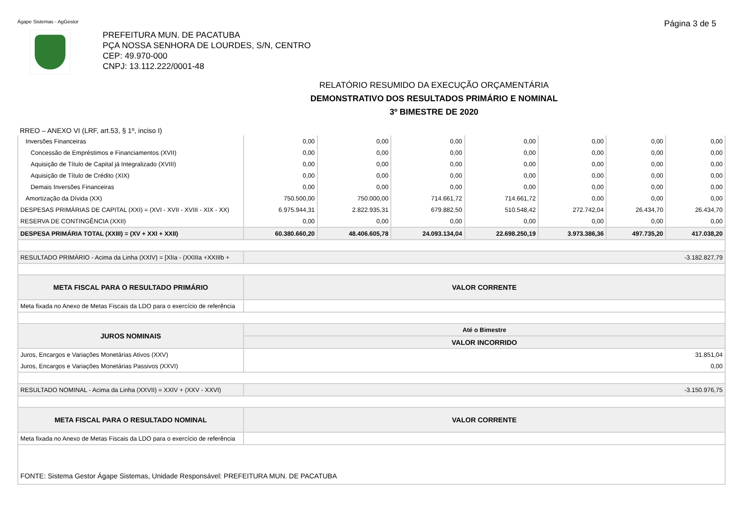Ágape Sistemas - AgGestor Página 3 de 5
PREFEITURA MUN. DE PACATUBA
PÇA NOSSA SENHORA DE LOURDES, S/N, CENTRO
CEP: 49.970-000
CNPJ: 13.112.222/0001-48
RELATÓRIO RESUMIDO DA EXECUÇÃO ORÇAMENTÁRIA
DEMONSTRATIVO DOS RESULTADOS PRIMÁRIO E NOMINAL
3º BIMESTRE DE 2020
RREO – ANEXO VI (LRF, art.53, § 1º, inciso I)
| Inversões Financeiras | 0,00 | 0,00 | 0,00 | 0,00 | 0,00 | 0,00 | 0,00 |
| Concessão de Empréstimos e Financiamentos (XVII) | 0,00 | 0,00 | 0,00 | 0,00 | 0,00 | 0,00 | 0,00 |
| Aquisição de Título de Capital já Integralizado (XVIII) | 0,00 | 0,00 | 0,00 | 0,00 | 0,00 | 0,00 | 0,00 |
| Aquisição de Título de Crédito (XIX) | 0,00 | 0,00 | 0,00 | 0,00 | 0,00 | 0,00 | 0,00 |
| Demais Inversões Financeiras | 0,00 | 0,00 | 0,00 | 0,00 | 0,00 | 0,00 | 0,00 |
| Amortização da Dívida (XX) | 750.500,00 | 750.000,00 | 714.661,72 | 714.661,72 | 0,00 | 0,00 | 0,00 |
| DESPESAS PRIMÁRIAS DE CAPITAL (XXI) = (XVI - XVII - XVIII - XIX - XX) | 6.975.944,31 | 2.822.935,31 | 679.882,50 | 510.548,42 | 272.742,04 | 26.434,70 | 26.434,70 |
| RESERVA DE CONTINGÊNCIA (XXII) | 0,00 | 0,00 | 0,00 | 0,00 | 0,00 | 0,00 | 0,00 |
| DESPESA PRIMÁRIA TOTAL (XXIII) = (XV + XXI + XXII) | 60.380.660,20 | 48.406.605,78 | 24.093.134,04 | 22.698.250,19 | 3.973.386,36 | 497.735,20 | 417.038,20 |
| RESULTADO PRIMÁRIO - Acima da Linha (XXIV) = [XIIa - (XXIIIa +XXIIIb + | -3.182.827,79 | | | | | | |
| META FISCAL PARA O RESULTADO PRIMÁRIO | VALOR CORRENTE | | | | | | |
| Meta fixada no Anexo de Metas Fiscais da LDO para o exercício de referência | | | | | | | |
| JUROS NOMINAIS | Até o Bimestre | | | | | | |
| | VALOR INCORRIDO | | | | | | |
| Juros, Encargos e Variações Monetárias Ativos (XXV) | 31.851,04 | | | | | | |
| Juros, Encargos e Variações Monetárias Passivos (XXVI) | 0,00 | | | | | | |
| RESULTADO NOMINAL - Acima da Linha (XXVII) = XXIV + (XXV - XXVI) | -3.150.976,75 | | | | | | |
| META FISCAL PARA O RESULTADO NOMINAL | VALOR CORRENTE | | | | | | |
| Meta fixada no Anexo de Metas Fiscais da LDO para o exercício de referência | | | | | | | |
| FONTE: Sistema Gestor Ágape Sistemas, Unidade Responsável: PREFEITURA MUN. DE PACATUBA | | | | | | | |